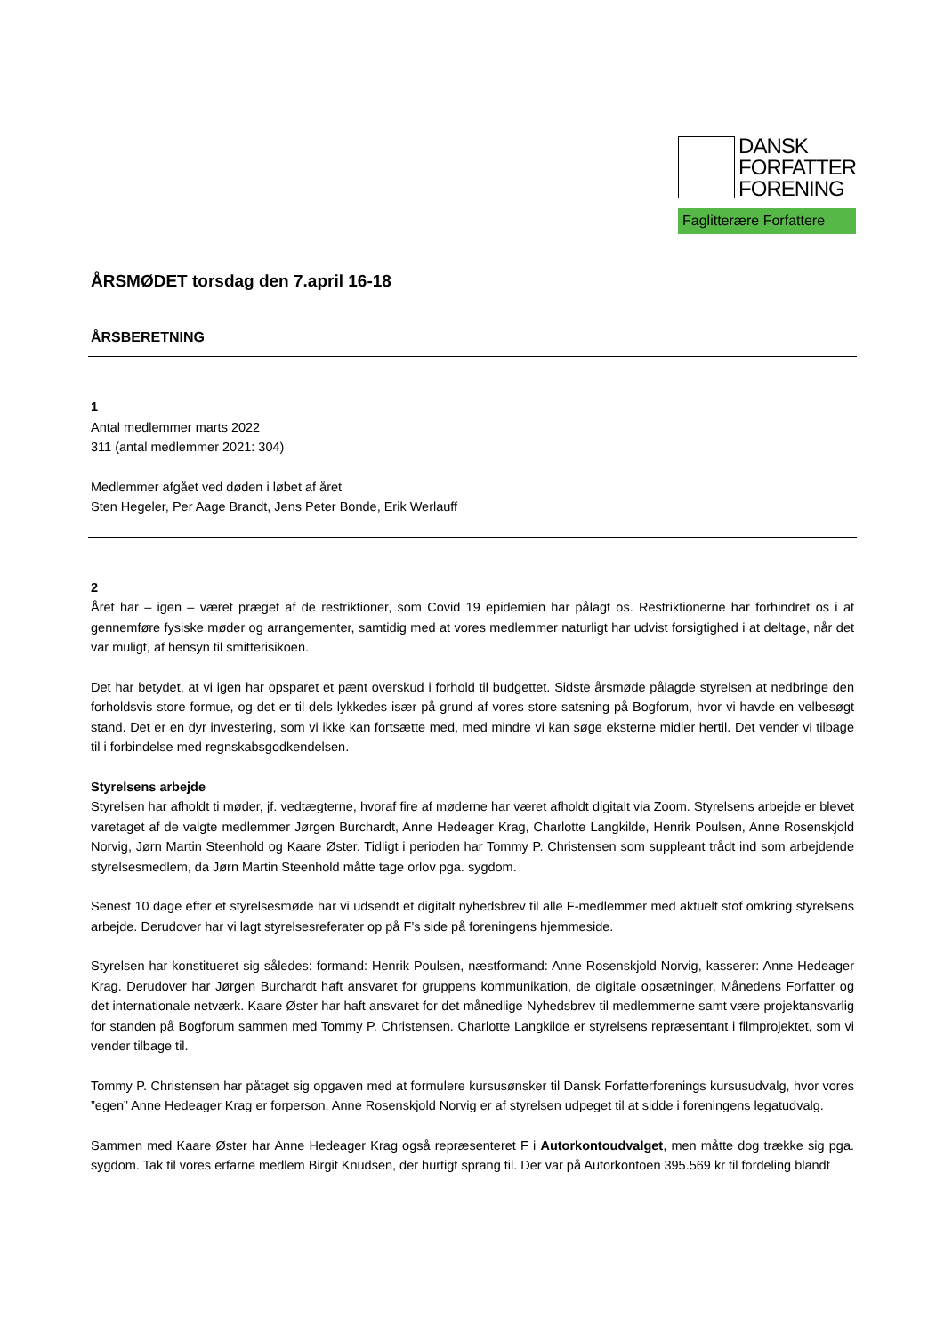DANSK
FORFATTER
FORENING
Faglitterære Forfattere
ÅRSMØDET torsdag den 7.april 16-18
ÅRSBERETNING
1
Antal medlemmer marts 2022
311 (antal medlemmer 2021: 304)
Medlemmer afgået ved døden i løbet af året
Sten Hegeler, Per Aage Brandt, Jens Peter Bonde, Erik Werlauff
2
Året har – igen – været præget af de restriktioner, som Covid 19 epidemien har pålagt os. Restriktionerne har forhindret os i at gennemføre fysiske møder og arrangementer, samtidig med at vores medlemmer naturligt har udvist forsigtighed i at deltage, når det var muligt, af hensyn til smitterisikoen.
Det har betydet, at vi igen har opsparet et pænt overskud i forhold til budgettet. Sidste årsmøde pålagde styrelsen at nedbringe den forholdsvis store formue, og det er til dels lykkedes især på grund af vores store satsning på Bogforum, hvor vi havde en velbesøgt stand. Det er en dyr investering, som vi ikke kan fortsætte med, med mindre vi kan søge eksterne midler hertil. Det vender vi tilbage til i forbindelse med regnskabsgodkendelsen.
Styrelsens arbejde
Styrelsen har afholdt ti møder, jf. vedtægterne, hvoraf fire af møderne har været afholdt digitalt via Zoom. Styrelsens arbejde er blevet varetaget af de valgte medlemmer Jørgen Burchardt, Anne Hedeager Krag, Charlotte Langkilde, Henrik Poulsen, Anne Rosenskjold Norvig, Jørn Martin Steenhold og Kaare Øster. Tidligt i perioden har Tommy P. Christensen som suppleant trådt ind som arbejdende styrelsesmedlem, da Jørn Martin Steenhold måtte tage orlov pga. sygdom.
Senest 10 dage efter et styrelsesmøde har vi udsendt et digitalt nyhedsbrev til alle F-medlemmer med aktuelt stof omkring styrelsens arbejde. Derudover har vi lagt styrelsesreferater op på F’s side på foreningens hjemmeside.
Styrelsen har konstitueret sig således: formand: Henrik Poulsen, næstformand: Anne Rosenskjold Norvig, kasserer: Anne Hedeager Krag. Derudover har Jørgen Burchardt haft ansvaret for gruppens kommunikation, de digitale opsætninger, Månedens Forfatter og det internationale netværk. Kaare Øster har haft ansvaret for det månedlige Nyhedsbrev til medlemmerne samt være projektansvarlig for standen på Bogforum sammen med Tommy P. Christensen. Charlotte Langkilde er styrelsens repræsentant i filmprojektet, som vi vender tilbage til.
Tommy P. Christensen har påtaget sig opgaven med at formulere kursusønsker til Dansk Forfatterforenings kursusudvalg, hvor vores ”egen” Anne Hedeager Krag er forperson. Anne Rosenskjold Norvig er af styrelsen udpeget til at sidde i foreningens legatudvalg.
Sammen med Kaare Øster har Anne Hedeager Krag også repræsenteret F i Autorkontoudvalget, men måtte dog trække sig pga. sygdom. Tak til vores erfarne medlem Birgit Knudsen, der hurtigt sprang til. Der var på Autorkontoen 395.569 kr til fordeling blandt